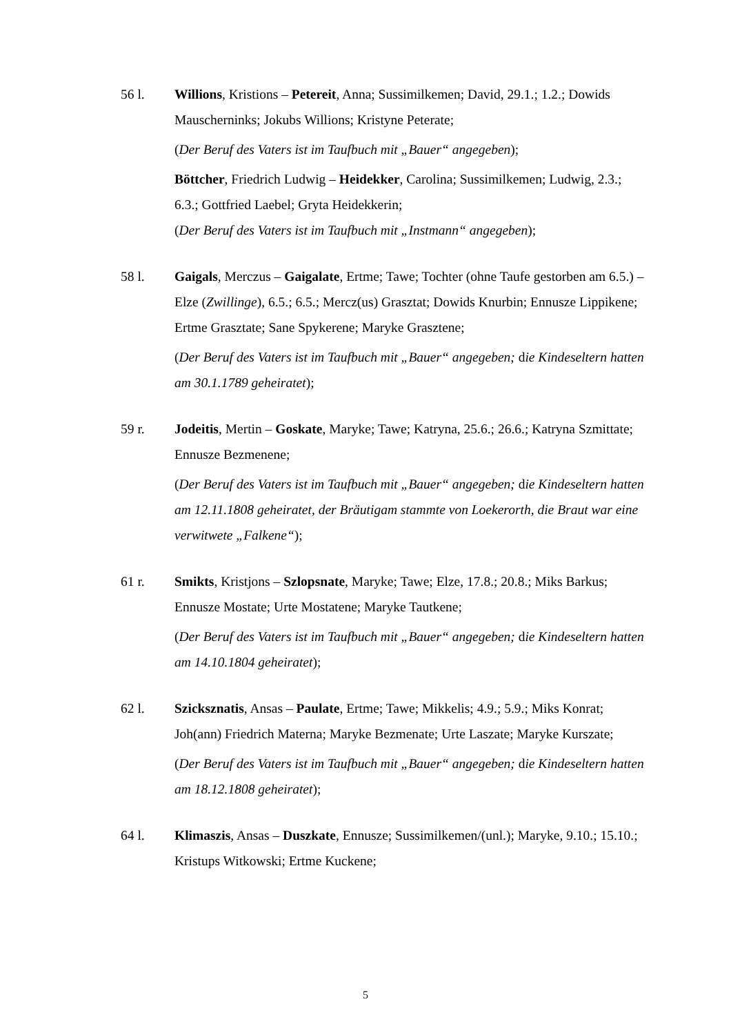56 l. Willions, Kristions – Petereit, Anna; Sussimilkemen; David, 29.1.; 1.2.; Dowids Mauscherninks; Jokubs Willions; Kristyne Peterate;
(Der Beruf des Vaters ist im Taufbuch mit „Bauer“ angegeben);
Böttcher, Friedrich Ludwig – Heidekker, Carolina; Sussimilkemen; Ludwig, 2.3.; 6.3.; Gottfried Laebel; Gryta Heidekkerin;
(Der Beruf des Vaters ist im Taufbuch mit „Instmann“ angegeben);
58 l. Gaigals, Merczus – Gaigalate, Ertme; Tawe; Tochter (ohne Taufe gestorben am 6.5.) – Elze (Zwillinge), 6.5.; 6.5.; Mercz(us) Grasztat; Dowids Knurbin; Ennusze Lippikene; Ertme Grasztate; Sane Spykerene; Maryke Grasztene;
(Der Beruf des Vaters ist im Taufbuch mit „Bauer“ angegeben; die Kindeseltern hatten am 30.1.1789 geheiratet);
59 r. Jodeitis, Mertin – Goskate, Maryke; Tawe; Katryna, 25.6.; 26.6.; Katryna Szmittate; Ennusze Bezmenene;
(Der Beruf des Vaters ist im Taufbuch mit „Bauer“ angegeben; die Kindeseltern hatten am 12.11.1808 geheiratet, der Bräutigam stammte von Loekerorth, die Braut war eine verwitwete „Falkene“);
61 r. Smikts, Kristjons – Szlopsnate, Maryke; Tawe; Elze, 17.8.; 20.8.; Miks Barkus; Ennusze Mostate; Urte Mostatene; Maryke Tautkene;
(Der Beruf des Vaters ist im Taufbuch mit „Bauer“ angegeben; die Kindeseltern hatten am 14.10.1804 geheiratet);
62 l. Szicksznatis, Ansas – Paulate, Ertme; Tawe; Mikkelis; 4.9.; 5.9.; Miks Konrat; Joh(ann) Friedrich Materna; Maryke Bezmenate; Urte Laszate; Maryke Kurszate;
(Der Beruf des Vaters ist im Taufbuch mit „Bauer“ angegeben; die Kindeseltern hatten am 18.12.1808 geheiratet);
64 l. Klimaszis, Ansas – Duszkate, Ennusze; Sussimilkemen/(unl.); Maryke, 9.10.; 15.10.; Kristups Witkowski; Ertme Kuckene;
5